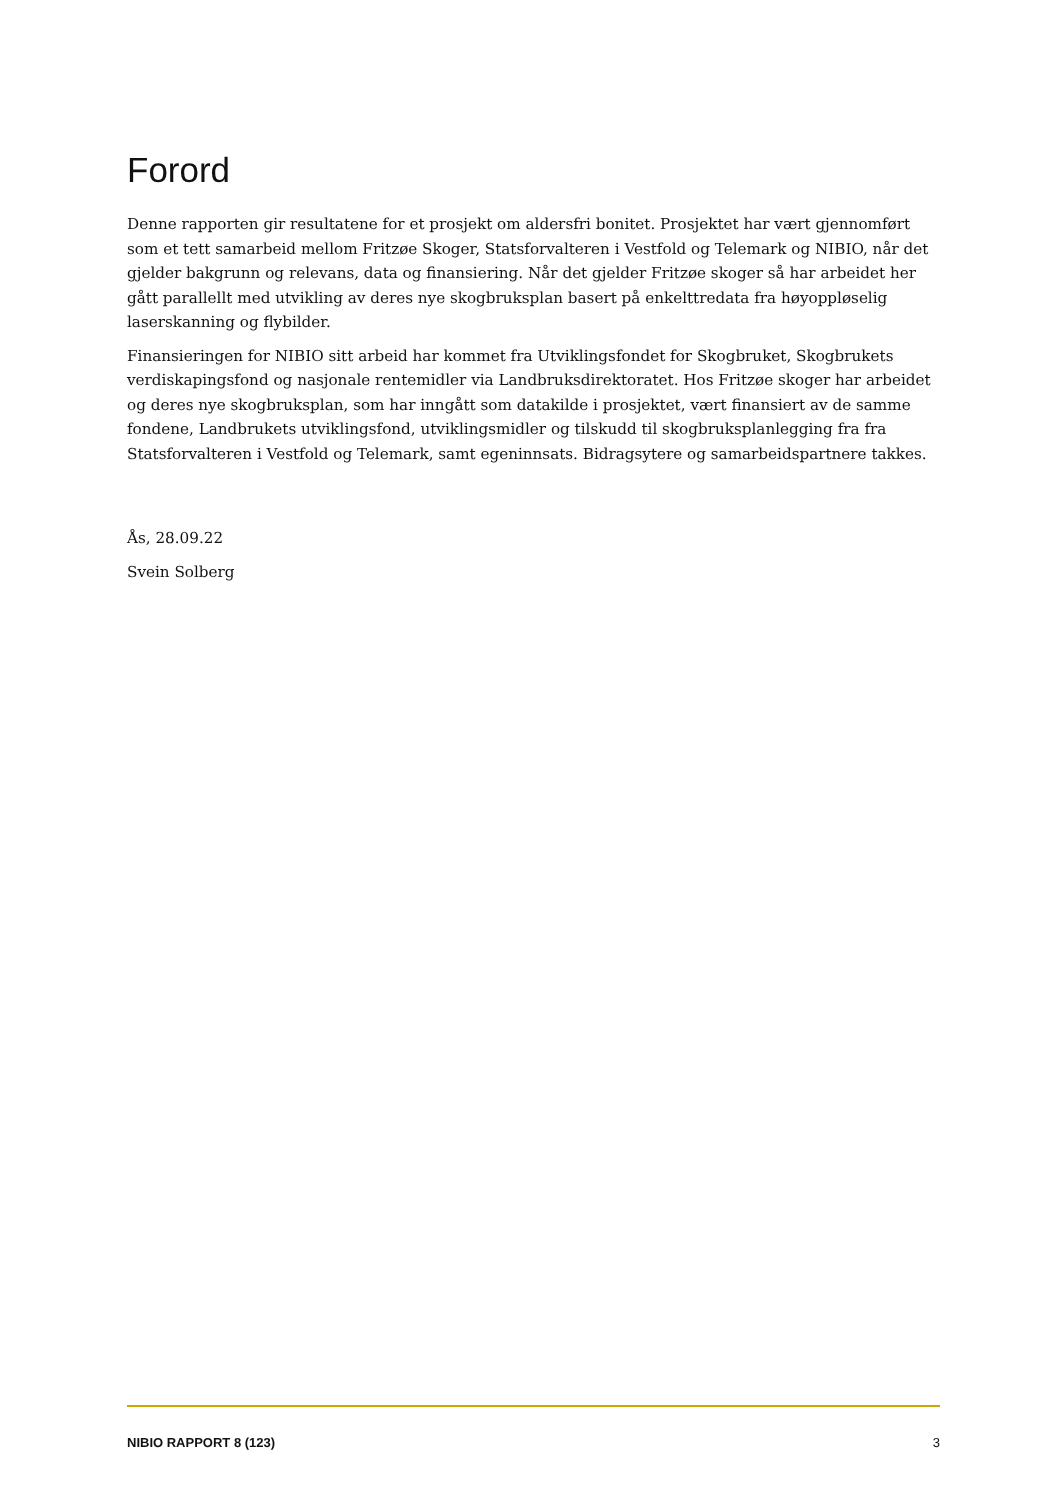Forord
Denne rapporten gir resultatene for et prosjekt om aldersfri bonitet. Prosjektet har vært gjennomført som et tett samarbeid mellom Fritzøe Skoger, Statsforvalteren i Vestfold og Telemark og NIBIO, når det gjelder bakgrunn og relevans, data og finansiering. Når det gjelder Fritzøe skoger så har arbeidet her gått parallellt med utvikling av deres nye skogbruksplan basert på enkelttredata fra høyoppløselig laserskanning og flybilder.
Finansieringen for NIBIO sitt arbeid har kommet fra Utviklingsfondet for Skogbruket, Skogbrukets verdiskapingsfond og nasjonale rentemidler via Landbruksdirektoratet. Hos Fritzøe skoger har arbeidet og deres nye skogbruksplan, som har inngått som datakilde i prosjektet, vært finansiert av de samme fondene, Landbrukets utviklingsfond, utviklingsmidler og tilskudd til skogbruksplanlegging fra fra Statsforvalteren i Vestfold og Telemark, samt egeninnsats. Bidragsytere og samarbeidspartnere takkes.
Ås, 28.09.22
Svein Solberg
NIBIO RAPPORT 8 (123) 3